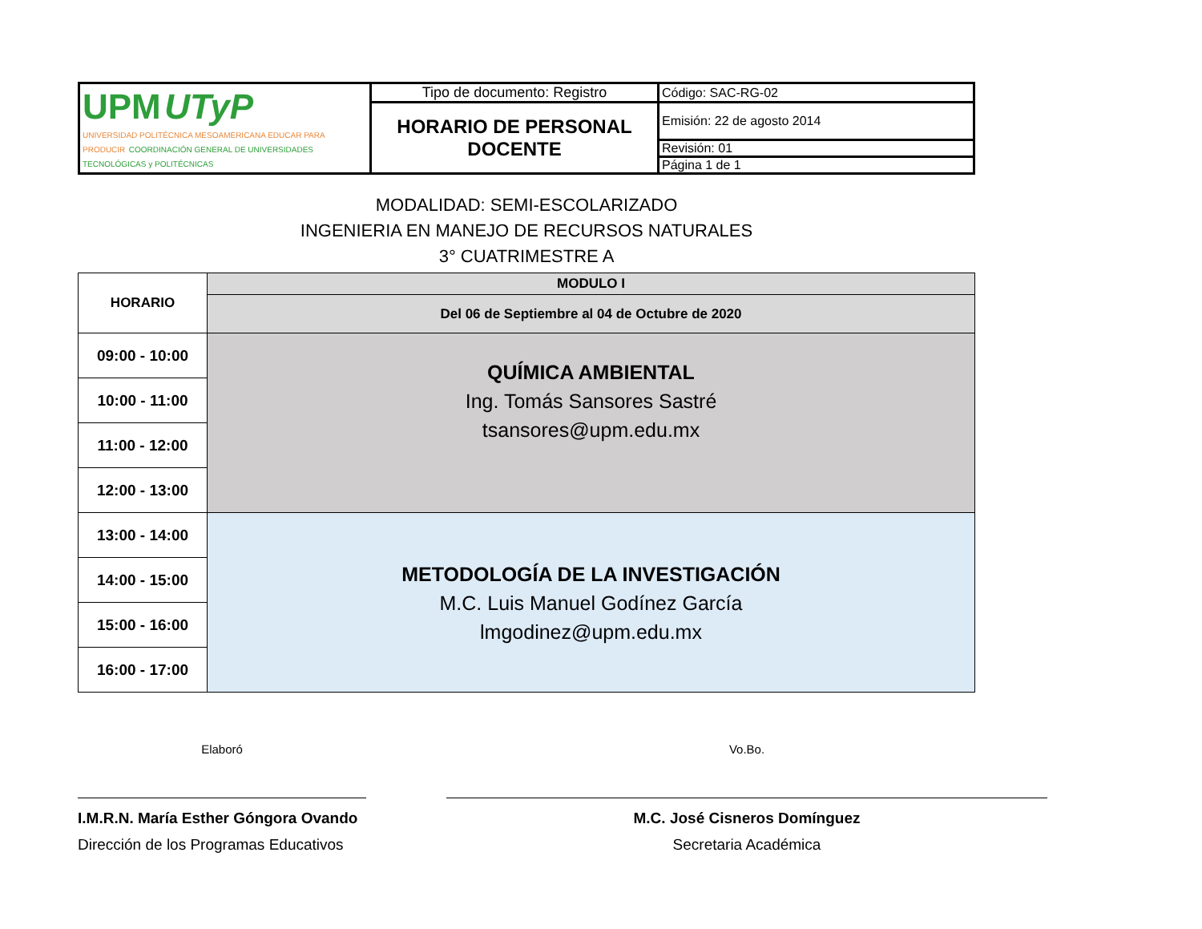| UPM UTyP UNIVERSIDAD POLITÉCNICA MESOAMERICANA EDUCAR PARA PRODUCIR COORDINACIÓN GENERAL DE UNIVERSIDADES TECNOLÓGICAS y POLITÉCNICAS | Tipo de documento: Registro | Código: SAC-RG-02 |
| | HORARIO DE PERSONAL DOCENTE | Emisión: 22 de agosto 2014 |
| | | Revisión: 01 |
| | | Página 1 de 1 |
MODALIDAD: SEMI-ESCOLARIZADO
INGENIERIA EN MANEJO DE RECURSOS NATURALES
3° CUATRIMESTRE A
| HORARIO | MODULO I |
| | Del 06 de Septiembre al 04 de Octubre de 2020 |
| 09:00 - 10:00 | QUÍMICA AMBIENTAL Ing. Tomás Sansores Sastré tsansores@upm.edu.mx |
| 10:00 - 11:00 | |
| 11:00 - 12:00 | |
| 12:00 - 13:00 | |
| 13:00 - 14:00 | METODOLOGÍA DE LA INVESTIGACIÓN M.C. Luis Manuel Godínez García lmgodinez@upm.edu.mx |
| 14:00 - 15:00 | |
| 15:00 - 16:00 | |
| 16:00 - 17:00 | |
Elaboró
I.M.R.N. María Esther Góngora Ovando
Dirección de los Programas Educativos
Vo.Bo.
M.C. José Cisneros Domínguez
Secretaria Académica